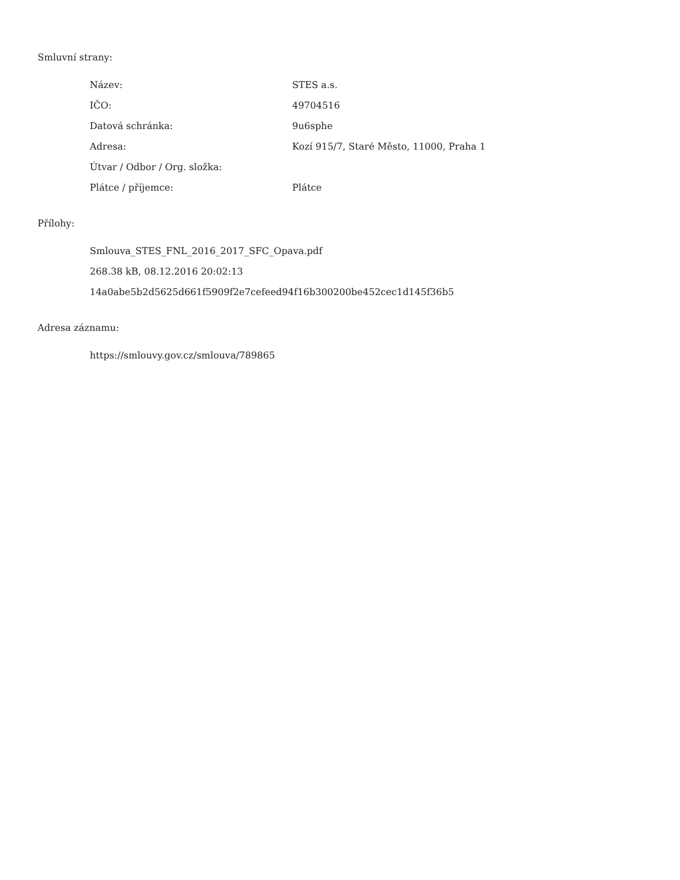Smluvní strany:
| Název: | STES a.s. |
| IČO: | 49704516 |
| Datová schránka: | 9u6sphe |
| Adresa: | Kozí 915/7, Staré Město, 11000, Praha 1 |
| Útvar / Odbor / Org. složka: | |
| Plátce / příjemce: | Plátce |
Přílohy:
Smlouva_STES_FNL_2016_2017_SFC_Opava.pdf
268.38 kB, 08.12.2016 20:02:13
14a0abe5b2d5625d661f5909f2e7cefeed94f16b300200be452cec1d145f36b5
Adresa záznamu:
https://smlouvy.gov.cz/smlouva/789865